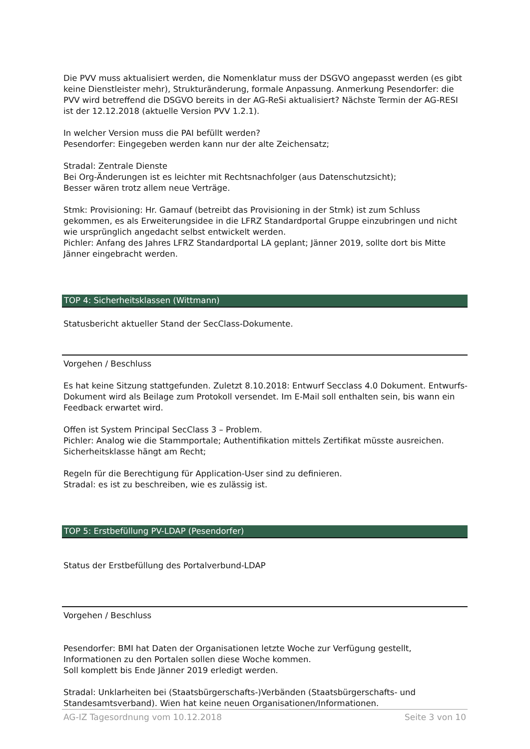Die PVV muss aktualisiert werden, die Nomenklatur muss der DSGVO angepasst werden (es gibt keine Dienstleister mehr), Strukturänderung, formale Anpassung. Anmerkung Pesendorfer: die PVV wird betreffend die DSGVO bereits in der AG-ReSi aktualisiert? Nächste Termin der AG-RESI ist der 12.12.2018 (aktuelle Version PVV 1.2.1).
In welcher Version muss die PAI befüllt werden?
Pesendorfer: Eingegeben werden kann nur der alte Zeichensatz;
Stradal: Zentrale Dienste
Bei Org-Änderungen ist es leichter mit Rechtsnachfolger (aus Datenschutzsicht);
Besser wären trotz allem neue Verträge.
Stmk: Provisioning: Hr. Gamauf (betreibt das Provisioning in der Stmk) ist zum Schluss gekommen, es als Erweiterungsidee in die LFRZ Standardportal Gruppe einzubringen und nicht wie ursprünglich angedacht selbst entwickelt werden.
Pichler: Anfang des Jahres LFRZ Standardportal LA geplant; Jänner 2019, sollte dort bis Mitte Jänner eingebracht werden.
TOP 4: Sicherheitsklassen (Wittmann)
Statusbericht aktueller Stand der SecClass-Dokumente.
Vorgehen / Beschluss
Es hat keine Sitzung stattgefunden. Zuletzt 8.10.2018: Entwurf Secclass 4.0 Dokument. Entwurfs-Dokument wird als Beilage zum Protokoll versendet. Im E-Mail soll enthalten sein, bis wann ein Feedback erwartet wird.
Offen ist System Principal SecClass 3 – Problem.
Pichler: Analog wie die Stammportale; Authentifikation mittels Zertifikat müsste ausreichen. Sicherheitsklasse hängt am Recht;
Regeln für die Berechtigung für Application-User sind zu definieren.
Stradal: es ist zu beschreiben, wie es zulässig ist.
TOP 5: Erstbefüllung PV-LDAP (Pesendorfer)
Status der Erstbefüllung des Portalverbund-LDAP
Vorgehen / Beschluss
Pesendorfer: BMI hat Daten der Organisationen letzte Woche zur Verfügung gestellt, Informationen zu den Portalen sollen diese Woche kommen.
Soll komplett bis Ende Jänner 2019 erledigt werden.
Stradal: Unklarheiten bei (Staatsbürgerschafts-)Verbänden (Staatsbürgerschafts- und Standesamtsverband). Wien hat keine neuen Organisationen/Informationen.
AG-IZ Tagesordnung vom 10.12.2018 Seite 3 von 10